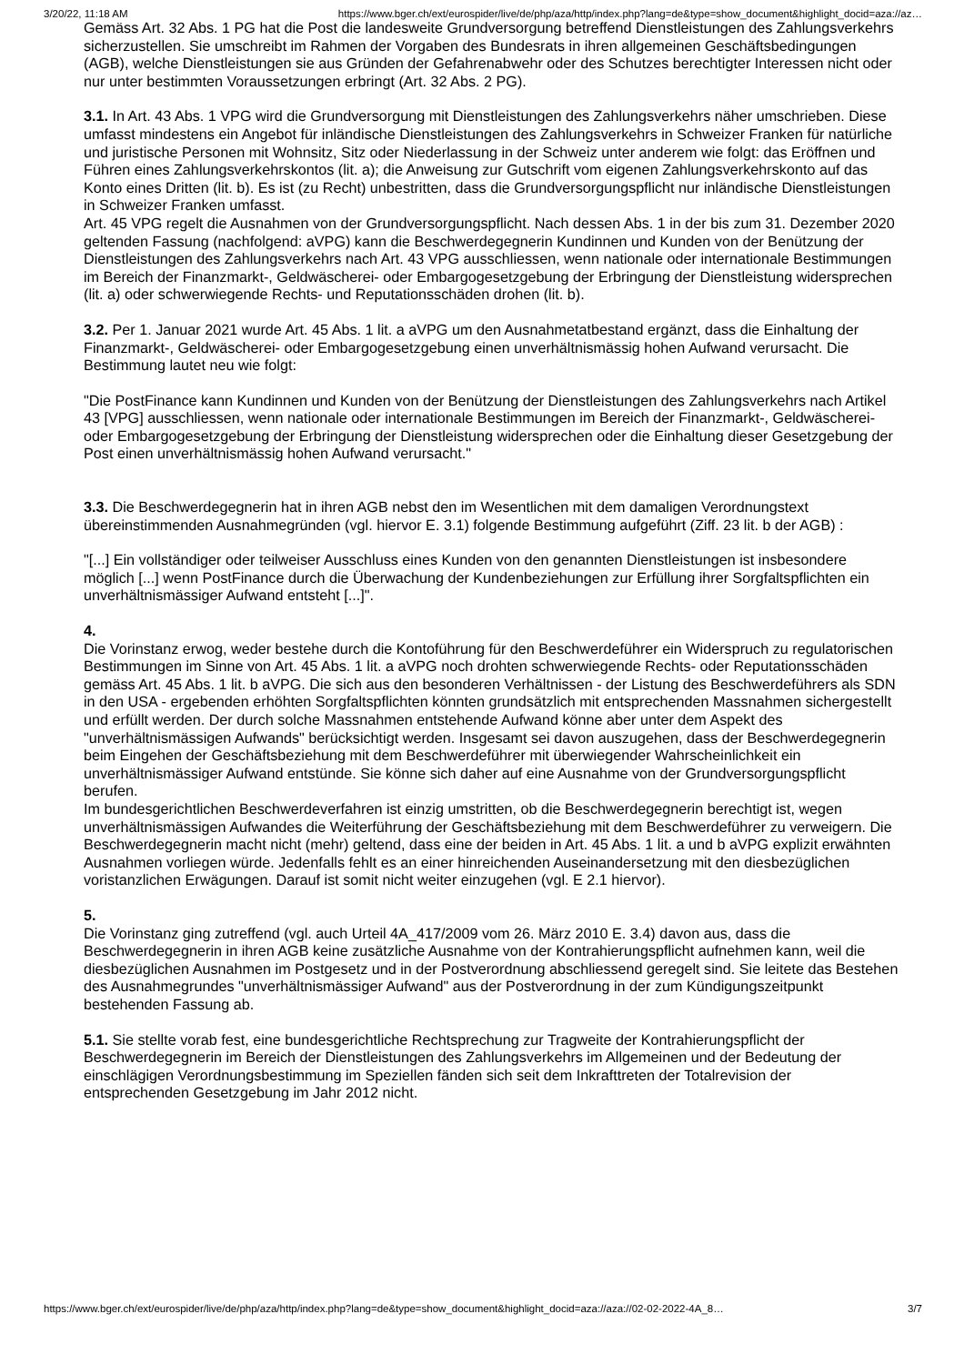3/20/22, 11:18 AM https://www.bger.ch/ext/eurospider/live/de/php/aza/http/index.php?lang=de&type=show_document&highlight_docid=aza://az…
Gemäss Art. 32 Abs. 1 PG hat die Post die landesweite Grundversorgung betreffend Dienstleistungen des Zahlungsverkehrs sicherzustellen. Sie umschreibt im Rahmen der Vorgaben des Bundesrats in ihren allgemeinen Geschäftsbedingungen (AGB), welche Dienstleistungen sie aus Gründen der Gefahrenabwehr oder des Schutzes berechtigter Interessen nicht oder nur unter bestimmten Voraussetzungen erbringt (Art. 32 Abs. 2 PG).
3.1. In Art. 43 Abs. 1 VPG wird die Grundversorgung mit Dienstleistungen des Zahlungsverkehrs näher umschrieben. Diese umfasst mindestens ein Angebot für inländische Dienstleistungen des Zahlungsverkehrs in Schweizer Franken für natürliche und juristische Personen mit Wohnsitz, Sitz oder Niederlassung in der Schweiz unter anderem wie folgt: das Eröffnen und Führen eines Zahlungsverkehrskontos (lit. a); die Anweisung zur Gutschrift vom eigenen Zahlungsverkehrskonto auf das Konto eines Dritten (lit. b). Es ist (zu Recht) unbestritten, dass die Grundversorgungspflicht nur inländische Dienstleistungen in Schweizer Franken umfasst.
Art. 45 VPG regelt die Ausnahmen von der Grundversorgungspflicht. Nach dessen Abs. 1 in der bis zum 31. Dezember 2020 geltenden Fassung (nachfolgend: aVPG) kann die Beschwerdegegnerin Kundinnen und Kunden von der Benützung der Dienstleistungen des Zahlungsverkehrs nach Art. 43 VPG ausschliessen, wenn nationale oder internationale Bestimmungen im Bereich der Finanzmarkt-, Geldwäscherei- oder Embargogesetzgebung der Erbringung der Dienstleistung widersprechen (lit. a) oder schwerwiegende Rechts- und Reputationsschäden drohen (lit. b).
3.2. Per 1. Januar 2021 wurde Art. 45 Abs. 1 lit. a aVPG um den Ausnahmetatbestand ergänzt, dass die Einhaltung der Finanzmarkt-, Geldwäscherei- oder Embargogesetzgebung einen unverhältnismässig hohen Aufwand verursacht. Die Bestimmung lautet neu wie folgt:
"Die PostFinance kann Kundinnen und Kunden von der Benützung der Dienstleistungen des Zahlungsverkehrs nach Artikel 43 [VPG] ausschliessen, wenn nationale oder internationale Bestimmungen im Bereich der Finanzmarkt-, Geldwäscherei- oder Embargogesetzgebung der Erbringung der Dienstleistung widersprechen oder die Einhaltung dieser Gesetzgebung der Post einen unverhältnismässig hohen Aufwand verursacht."
3.3. Die Beschwerdegegnerin hat in ihren AGB nebst den im Wesentlichen mit dem damaligen Verordnungstext übereinstimmenden Ausnahmegründen (vgl. hiervor E. 3.1) folgende Bestimmung aufgeführt (Ziff. 23 lit. b der AGB) :
"[...] Ein vollständiger oder teilweiser Ausschluss eines Kunden von den genannten Dienstleistungen ist insbesondere möglich [...] wenn PostFinance durch die Überwachung der Kundenbeziehungen zur Erfüllung ihrer Sorgfaltspflichten ein unverhältnismässiger Aufwand entsteht [...]".
4.
Die Vorinstanz erwog, weder bestehe durch die Kontoführung für den Beschwerdeführer ein Widerspruch zu regulatorischen Bestimmungen im Sinne von Art. 45 Abs. 1 lit. a aVPG noch drohten schwerwiegende Rechts- oder Reputationsschäden gemäss Art. 45 Abs. 1 lit. b aVPG. Die sich aus den besonderen Verhältnissen - der Listung des Beschwerdeführers als SDN in den USA - ergebenden erhöhten Sorgfaltspflichten könnten grundsätzlich mit entsprechenden Massnahmen sichergestellt und erfüllt werden. Der durch solche Massnahmen entstehende Aufwand könne aber unter dem Aspekt des "unverhältnismässigen Aufwands" berücksichtigt werden. Insgesamt sei davon auszugehen, dass der Beschwerdegegnerin beim Eingehen der Geschäftsbeziehung mit dem Beschwerdeführer mit überwiegender Wahrscheinlichkeit ein unverhältnismässiger Aufwand entstünde. Sie könne sich daher auf eine Ausnahme von der Grundversorgungspflicht berufen.
Im bundesgerichtlichen Beschwerdeverfahren ist einzig umstritten, ob die Beschwerdegegnerin berechtigt ist, wegen unverhältnismässigen Aufwandes die Weiterführung der Geschäftsbeziehung mit dem Beschwerdeführer zu verweigern. Die Beschwerdegegnerin macht nicht (mehr) geltend, dass eine der beiden in Art. 45 Abs. 1 lit. a und b aVPG explizit erwähnten Ausnahmen vorliegen würde. Jedenfalls fehlt es an einer hinreichenden Auseinandersetzung mit den diesbezüglichen voristanzlichen Erwägungen. Darauf ist somit nicht weiter einzugehen (vgl. E 2.1 hiervor).
5.
Die Vorinstanz ging zutreffend (vgl. auch Urteil 4A_417/2009 vom 26. März 2010 E. 3.4) davon aus, dass die Beschwerdegegnerin in ihren AGB keine zusätzliche Ausnahme von der Kontrahierungspflicht aufnehmen kann, weil die diesbezüglichen Ausnahmen im Postgesetz und in der Postverordnung abschliessend geregelt sind. Sie leitete das Bestehen des Ausnahmegrundes "unverhältnismässiger Aufwand" aus der Postverordnung in der zum Kündigungszeitpunkt bestehenden Fassung ab.
5.1. Sie stellte vorab fest, eine bundesgerichtliche Rechtsprechung zur Tragweite der Kontrahierungspflicht der Beschwerdegegnerin im Bereich der Dienstleistungen des Zahlungsverkehrs im Allgemeinen und der Bedeutung der einschlägigen Verordnungsbestimmung im Speziellen fänden sich seit dem Inkrafttreten der Totalrevision der entsprechenden Gesetzgebung im Jahr 2012 nicht.
https://www.bger.ch/ext/eurospider/live/de/php/aza/http/index.php?lang=de&type=show_document&highlight_docid=aza://aza://02-02-2022-4A_8… 3/7